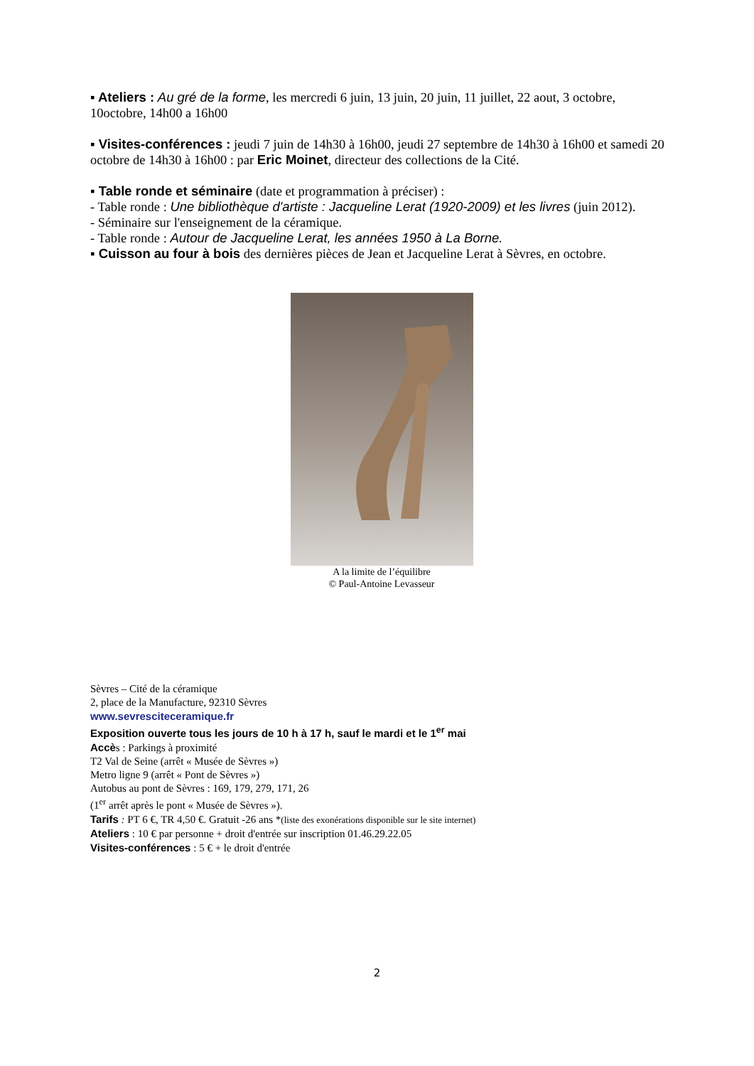▪ Ateliers : Au gré de la forme, les mercredi 6 juin, 13 juin, 20 juin, 11 juillet, 22 aout, 3 octobre, 10octobre, 14h00 a 16h00
▪ Visites-conférences : jeudi 7 juin de 14h30 à 16h00, jeudi 27 septembre de 14h30 à 16h00 et samedi 20 octobre de 14h30 à 16h00 : par Eric Moinet, directeur des collections de la Cité.
▪ Table ronde et séminaire (date et programmation à préciser) :
- Table ronde : Une bibliothèque d'artiste : Jacqueline Lerat (1920-2009) et les livres (juin 2012).
- Séminaire sur l'enseignement de la céramique.
- Table ronde : Autour de Jacqueline Lerat, les années 1950 à La Borne.
▪ Cuisson au four à bois des dernières pièces de Jean et Jacqueline Lerat à Sèvres, en octobre.
A la limite de l’équilibre
© Paul-Antoine Levasseur
Sèvres – Cité de la céramique
2, place de la Manufacture, 92310 Sèvres
www.sevresciteceramique.fr
Exposition ouverte tous les jours de 10 h à 17 h, sauf le mardi et le 1<sup>er</sup> mai
Accès : Parkings à proximité
T2 Val de Seine (arrêt « Musée de Sèvres »)
Metro ligne 9 (arrêt « Pont de Sèvres »)
Autobus au pont de Sèvres : 169, 179, 279, 171, 26
(1<sup>er</sup> arrêt après le pont « Musée de Sèvres »).
Tarifs : PT 6 €, TR 4,50 €. Gratuit -26 ans *(liste des exonérations disponible sur le site internet)
Ateliers : 10 € par personne + droit d'entrée sur inscription 01.46.29.22.05
Visites-conférences : 5 € + le droit d'entrée
2